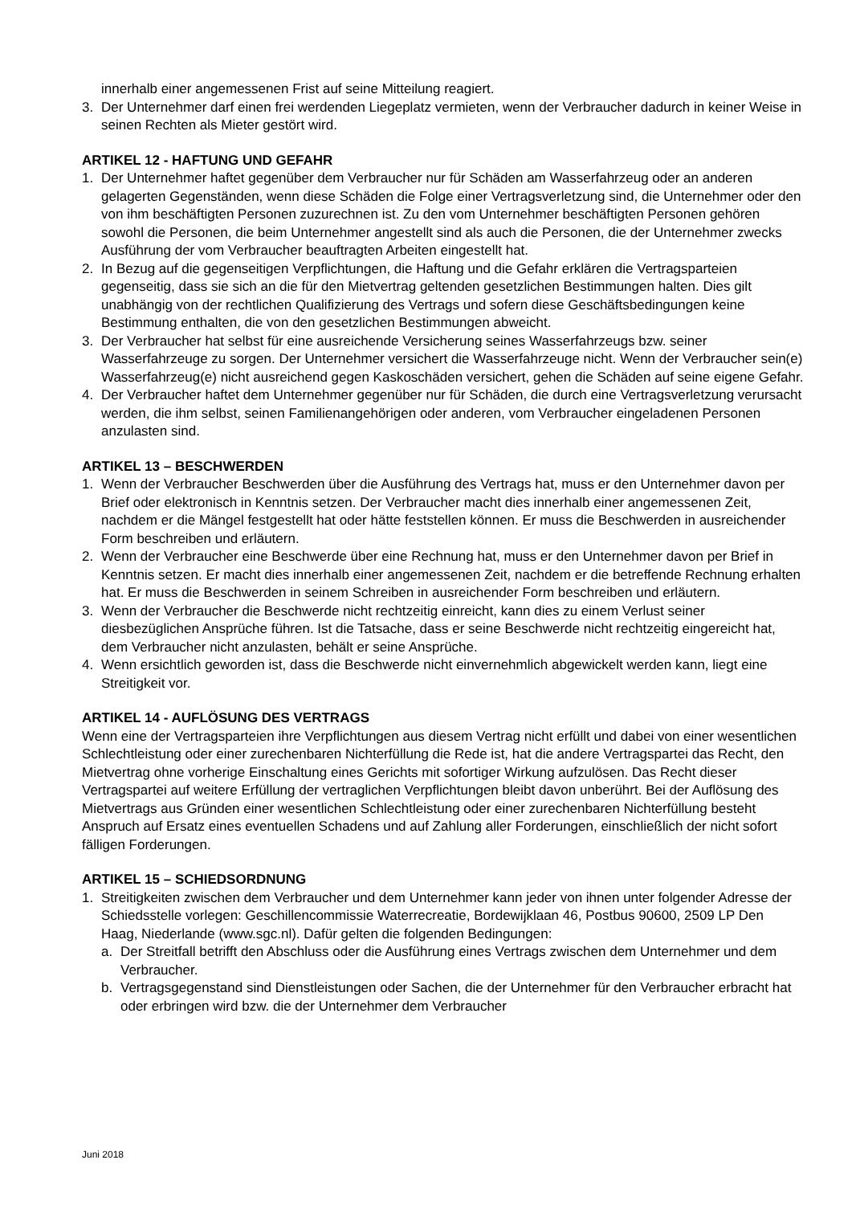innerhalb einer angemessenen Frist auf seine Mitteilung reagiert.
3. Der Unternehmer darf einen frei werdenden Liegeplatz vermieten, wenn der Verbraucher dadurch in keiner Weise in seinen Rechten als Mieter gestört wird.
ARTIKEL 12 - HAFTUNG UND GEFAHR
1. Der Unternehmer haftet gegenüber dem Verbraucher nur für Schäden am Wasserfahrzeug oder an anderen gelagerten Gegenständen, wenn diese Schäden die Folge einer Vertragsverletzung sind, die Unternehmer oder den von ihm beschäftigten Personen zuzurechnen ist. Zu den vom Unternehmer beschäftigten Personen gehören sowohl die Personen, die beim Unternehmer angestellt sind als auch die Personen, die der Unternehmer zwecks Ausführung der vom Verbraucher beauftragten Arbeiten eingestellt hat.
2. In Bezug auf die gegenseitigen Verpflichtungen, die Haftung und die Gefahr erklären die Vertragsparteien gegenseitig, dass sie sich an die für den Mietvertrag geltenden gesetzlichen Bestimmungen halten. Dies gilt unabhängig von der rechtlichen Qualifizierung des Vertrags und sofern diese Geschäftsbedingungen keine Bestimmung enthalten, die von den gesetzlichen Bestimmungen abweicht.
3. Der Verbraucher hat selbst für eine ausreichende Versicherung seines Wasserfahrzeugs bzw. seiner Wasserfahrzeuge zu sorgen. Der Unternehmer versichert die Wasserfahrzeuge nicht. Wenn der Verbraucher sein(e) Wasserfahrzeug(e) nicht ausreichend gegen Kaskoschäden versichert, gehen die Schäden auf seine eigene Gefahr.
4. Der Verbraucher haftet dem Unternehmer gegenüber nur für Schäden, die durch eine Vertragsverletzung verursacht werden, die ihm selbst, seinen Familienangehörigen oder anderen, vom Verbraucher eingeladenen Personen anzulasten sind.
ARTIKEL 13 – BESCHWERDEN
1. Wenn der Verbraucher Beschwerden über die Ausführung des Vertrags hat, muss er den Unternehmer davon per Brief oder elektronisch in Kenntnis setzen. Der Verbraucher macht dies innerhalb einer angemessenen Zeit, nachdem er die Mängel festgestellt hat oder hätte feststellen können. Er muss die Beschwerden in ausreichender Form beschreiben und erläutern.
2. Wenn der Verbraucher eine Beschwerde über eine Rechnung hat, muss er den Unternehmer davon per Brief in Kenntnis setzen. Er macht dies innerhalb einer angemessenen Zeit, nachdem er die betreffende Rechnung erhalten hat. Er muss die Beschwerden in seinem Schreiben in ausreichender Form beschreiben und erläutern.
3. Wenn der Verbraucher die Beschwerde nicht rechtzeitig einreicht, kann dies zu einem Verlust seiner diesbezüglichen Ansprüche führen. Ist die Tatsache, dass er seine Beschwerde nicht rechtzeitig eingereicht hat, dem Verbraucher nicht anzulasten, behält er seine Ansprüche.
4. Wenn ersichtlich geworden ist, dass die Beschwerde nicht einvernehmlich abgewickelt werden kann, liegt eine Streitigkeit vor.
ARTIKEL 14 - AUFLÖSUNG DES VERTRAGS
Wenn eine der Vertragsparteien ihre Verpflichtungen aus diesem Vertrag nicht erfüllt und dabei von einer wesentlichen Schlechtleistung oder einer zurechenbaren Nichterfüllung die Rede ist, hat die andere Vertragspartei das Recht, den Mietvertrag ohne vorherige Einschaltung eines Gerichts mit sofortiger Wirkung aufzulösen. Das Recht dieser Vertragspartei auf weitere Erfüllung der vertraglichen Verpflichtungen bleibt davon unberührt. Bei der Auflösung des Mietvertrags aus Gründen einer wesentlichen Schlechtleistung oder einer zurechenbaren Nichterfüllung besteht Anspruch auf Ersatz eines eventuellen Schadens und auf Zahlung aller Forderungen, einschließlich der nicht sofort fälligen Forderungen.
ARTIKEL 15 – SCHIEDSORDNUNG
1. Streitigkeiten zwischen dem Verbraucher und dem Unternehmer kann jeder von ihnen unter folgender Adresse der Schiedsstelle vorlegen: Geschillencommissie Waterrecreatie, Bordewijklaan 46, Postbus 90600, 2509 LP Den Haag, Niederlande (www.sgc.nl). Dafür gelten die folgenden Bedingungen:
a. Der Streitfall betrifft den Abschluss oder die Ausführung eines Vertrags zwischen dem Unternehmer und dem Verbraucher.
b. Vertragsgegenstand sind Dienstleistungen oder Sachen, die der Unternehmer für den Verbraucher erbracht hat oder erbringen wird bzw. die der Unternehmer dem Verbraucher
Juni 2018